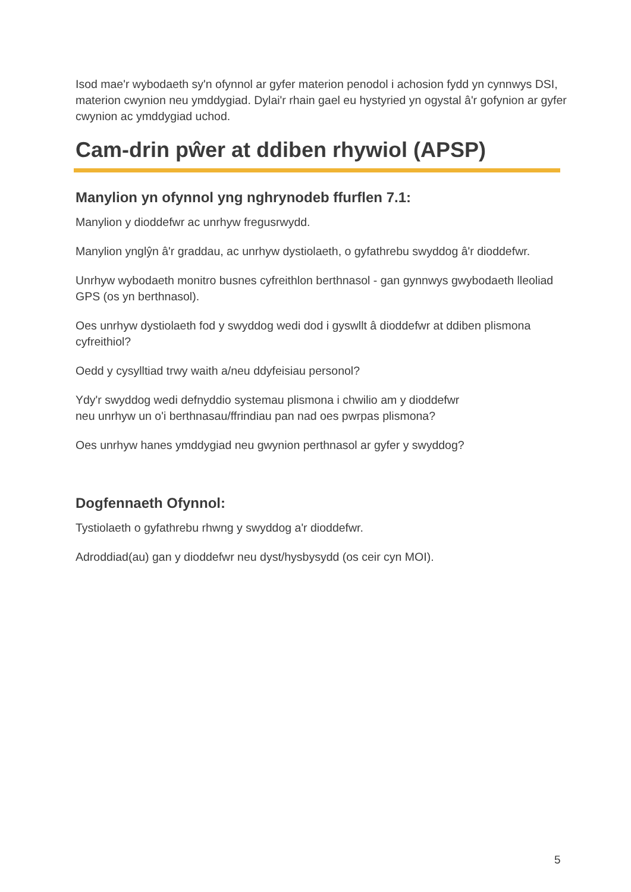Isod mae'r wybodaeth sy'n ofynnol ar gyfer materion penodol i achosion fydd yn cynnwys DSI, materion cwynion neu ymddygiad. Dylai'r rhain gael eu hystyried yn ogystal â'r gofynion ar gyfer cwynion ac ymddygiad uchod.
Cam-drin pŵer at ddiben rhywiol (APSP)
Manylion yn ofynnol yng nghrynodeb ffurflen 7.1:
Manylion y dioddefwr ac unrhyw fregusrwydd.
Manylion ynglŷn â'r graddau, ac unrhyw dystiolaeth, o gyfathrebu swyddog â'r dioddefwr.
Unrhyw wybodaeth monitro busnes cyfreithlon berthnasol - gan gynnwys gwybodaeth lleoliad GPS (os yn berthnasol).
Oes unrhyw dystiolaeth fod y swyddog wedi dod i gyswllt â dioddefwr at ddiben plismona cyfreithiol?
Oedd y cysylltiad trwy waith a/neu ddyfeisiau personol?
Ydy'r swyddog wedi defnyddio systemau plismona i chwilio am y dioddefwr
neu unrhyw un o'i berthnasau/ffrindiau pan nad oes pwrpas plismona?
Oes unrhyw hanes ymddygiad neu gwynion perthnasol ar gyfer y swyddog?
Dogfennaeth Ofynnol:
Tystiolaeth o gyfathrebu rhwng y swyddog a'r dioddefwr.
Adroddiad(au) gan y dioddefwr neu dyst/hysbysydd (os ceir cyn MOI).
5